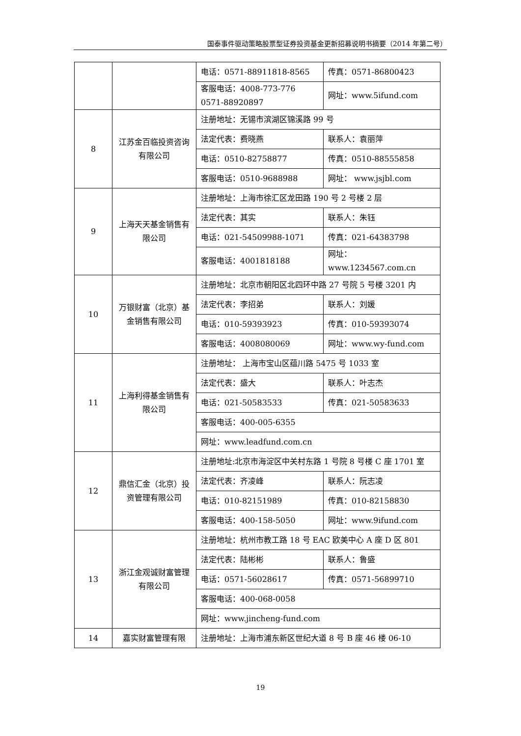国泰事件驱动策略股票型证券投资基金更新招募说明书摘要（2014 年第二号）
| | | 电话：0571-88911818-8565 | 传真：0571-86800423 |
| | | 客服电话：4008-773-776 0571-88920897 | 网址：www.5ifund.com |
| 8 | 江苏金百临投资咨询有限公司 | 注册地址：无锡市滨湖区锦溪路 99 号 | |
| | | 法定代表：费晓燕 | 联系人：袁丽萍 |
| | | 电话：0510-82758877 | 传真：0510-88555858 |
| | | 客服电话：0510-9688988 | 网址： www.jsjbl.com |
| 9 | 上海天天基金销售有限公司 | 注册地址：上海市徐汇区龙田路 190 号 2 号楼 2 层 | |
| | | 法定代表：其实 | 联系人：朱钰 |
| | | 电话：021-54509988-1071 | 传真：021-64383798 |
| | | 客服电话：4001818188 | 网址：www.1234567.com.cn |
| 10 | 万银财富（北京）基金销售有限公司 | 注册地址：北京市朝阳区北四环中路 27 号院 5 号楼 3201 内 | |
| | | 法定代表：李招弟 | 联系人：刘媛 |
| | | 电话：010-59393923 | 传真：010-59393074 |
| | | 客服电话：4008080069 | 网址：www.wy-fund.com |
| 11 | 上海利得基金销售有限公司 | 注册地址： 上海市宝山区蕴川路 5475 号 1033 室 | |
| | | 法定代表：盛大 | 联系人：叶志杰 |
| | | 电话：021-50583533 | 传真：021-50583633 |
| | | 客服电话：400-005-6355 | |
| | | 网址：www.leadfund.com.cn | |
| 12 | 鼎信汇金（北京）投资管理有限公司 | 注册地址:北京市海淀区中关村东路 1 号院 8 号楼 C 座 1701 室 | |
| | | 法定代表：齐凌峰 | 联系人：阮志凌 |
| | | 电话：010-82151989 | 传真：010-82158830 |
| | | 客服电话：400-158-5050 | 网址：www.9ifund.com |
| 13 | 浙江金观诚财富管理有限公司 | 注册地址：杭州市教工路 18 号 EAC 欧美中心 A 座 D 区 801 | |
| | | 法定代表：陆彬彬 | 联系人：鲁盛 |
| | | 电话：0571-56028617 | 传真：0571-56899710 |
| | | 客服电话：400-068-0058 | |
| | | 网址：www.jincheng-fund.com | |
| 14 | 嘉实财富管理有限 | 注册地址：上海市浦东新区世纪大道 8 号 B 座 46 楼 06-10 | |
19